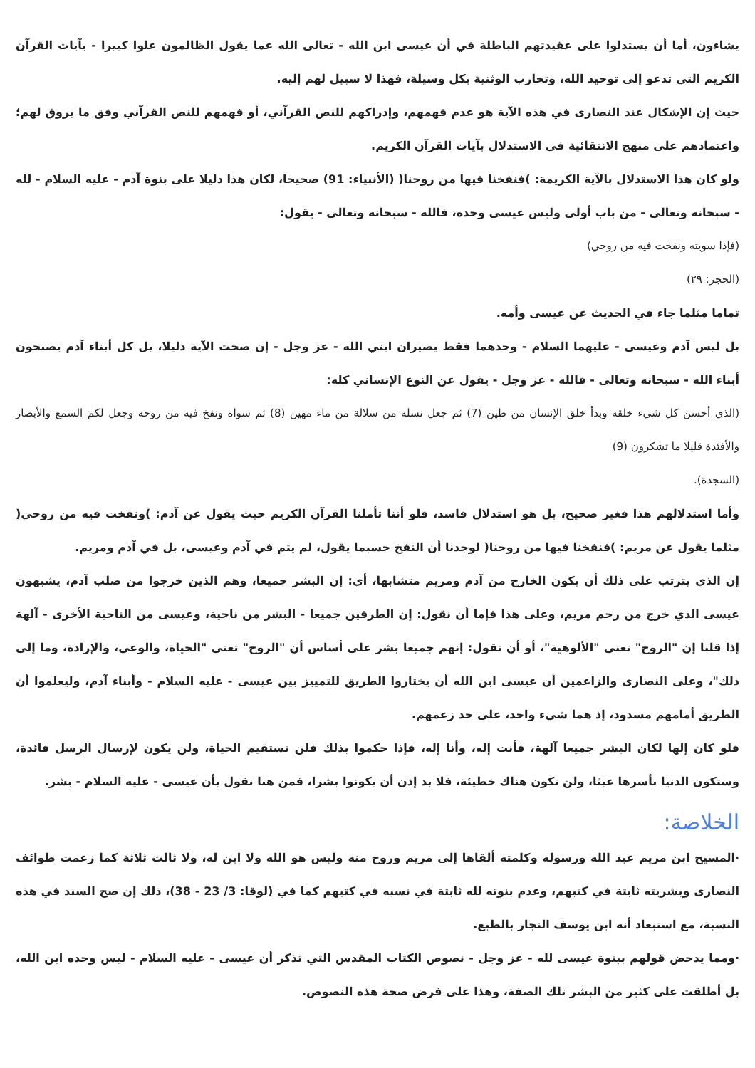يشاءون، أما أن يستدلوا على عقيدتهم الباطلة في أن عيسى ابن الله - تعالى الله عما يقول الظالمون علوا كبيرا - بآيات القرآن الكريم التي تدعو إلى توحيد الله، وتحارب الوثنية بكل وسيلة، فهذا لا سبيل لهم إليه.
حيث إن الإشكال عند النصارى في هذه الآية هو عدم فهمهم، وإدراكهم للنص القرآني، أو فهمهم للنص القرآني وفق ما يروق لهم؛ واعتمادهم على منهج الانتقائية في الاستدلال بآيات القرآن الكريم.
ولو كان هذا الاستدلال بالآية الكريمة: )فنفخنا فيها من روحنا( (الأنبياء: 91) صحيحا، لكان هذا دليلا على بنوة آدم - عليه السلام - لله - سبحانه وتعالى - من باب أولى وليس عيسى وحده، فالله - سبحانه وتعالى - يقول:
(فإذا سويته ونفخت فيه من روحي)
(الحجر: ٢٩)
تماما مثلما جاء في الحديث عن عيسى وأمه.
بل ليس آدم وعيسى - عليهما السلام - وحدهما فقط يصيران ابني الله - عز وجل - إن صحت الآية دليلا، بل كل أبناء آدم يصبحون أبناء الله - سبحانه وتعالى - فالله - عز وجل - يقول عن النوع الإنساني كله:
(الذي أحسن كل شيء خلقه وبدأ خلق الإنسان من طين (7) ثم جعل نسله من سلالة من ماء مهين (8) ثم سواه ونفخ فيه من روحه وجعل لكم السمع والأبصار والأفئدة قليلا ما تشكرون (9)
(السجدة).
وأما استدلالهم هذا فغير صحيح، بل هو استدلال فاسد، فلو أننا تأملنا القرآن الكريم حيث يقول عن آدم: )ونفخت فيه من روحي( مثلما يقول عن مريم: )فنفخنا فيها من روحنا( لوجدنا أن النفخ حسبما يقول، لم يتم في آدم وعيسى، بل في آدم ومريم.
إن الذي يترتب على ذلك أن يكون الخارج من آدم ومريم متشابها، أي: إن البشر جميعا، وهم الذين خرجوا من صلب آدم، يشبهون عيسى الذي خرج من رحم مريم، وعلى هذا فإما أن نقول: إن الطرفين جميعا - البشر من ناحية، وعيسى من الناحية الأخرى - آلهة إذا قلنا إن "الروح" تعني "الألوهية"، أو أن نقول: إنهم جميعا بشر على أساس أن "الروح" تعني "الحياة، والوعي، والإرادة، وما إلى ذلك"، وعلى النصارى والزاعمين أن عيسى ابن الله أن يختاروا الطريق للتمييز بين عيسى - عليه السلام - وأبناء آدم، وليعلموا أن الطريق أمامهم مسدود، إذ هما شيء واحد، على حد زعمهم.
فلو كان إلها لكان البشر جميعا آلهة، فأنت إله، وأنا إله، فإذا حكموا بذلك فلن تستقيم الحياة، ولن يكون لإرسال الرسل فائدة، وستكون الدنيا بأسرها عبثا، ولن تكون هناك خطيئة، فلا بد إذن أن يكونوا بشرا، فمن هنا نقول بأن عيسى - عليه السلام - بشر.
الخلاصة:
·المسيح ابن مريم عبد الله ورسوله وكلمته ألقاها إلى مريم وروح منه وليس هو الله ولا ابن له، ولا ثالث ثلاثة كما زعمت طوائف النصارى وبشريته ثابتة في كتبهم، وعدم بنوته لله ثابتة في نسبه في كتبهم كما في (لوقا: 3/ 23 - 38)، ذلك إن صح السند في هذه النسبة، مع استبعاد أنه ابن يوسف النجار بالطبع.
·ومما يدحض قولهم ببنوة عيسى لله - عز وجل - نصوص الكتاب المقدس التي تذكر أن عيسى - عليه السلام - ليس وحده ابن الله، بل أطلقت على كثير من البشر تلك الصفة، وهذا على فرض صحة هذه النصوص.